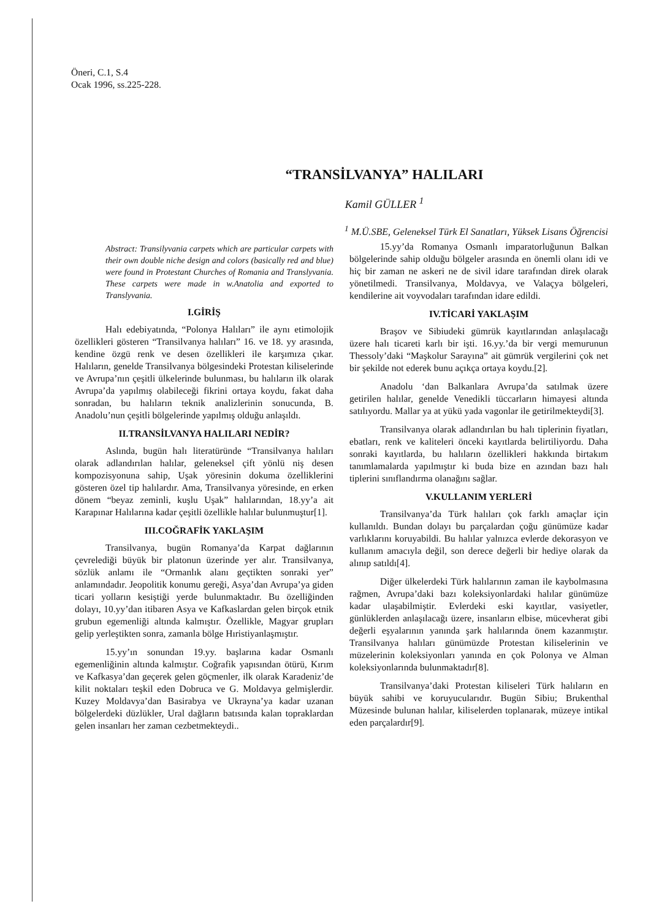Öneri, C.1, S.4
Ocak 1996, ss.225-228.
“TRANSİLVANYA” HALILARI
Kamil GÜLLER <sup>1</sup>
<sup>1</sup> M.Ü.SBE, Geleneksel Türk El Sanatları, Yüksek Lisans Öğrencisi
Abstract: Transilyvania carpets which are particular carpets with their own double niche design and colors (basically red and blue) were found in Protestant Churches of Romania and Translyvania. These carpets were made in w.Anatolia and exported to Translyvania.
I.GİRİŞ
Halı edebiyatında, “Polonya Halıları” ile aynı etimolojik özellikleri gösteren “Transilvanya halıları” 16. ve 18. yy arasında, kendine özgü renk ve desen özellikleri ile karşımıza çıkar. Halıların, genelde Transilvanya bölgesindeki Protestan kiliselerinde ve Avrupa’nın çeşitli ülkelerinde bulunması, bu halıların ilk olarak Avrupa’da yapılmış olabileceği fikrini ortaya koydu, fakat daha sonradan, bu halıların teknik analizlerinin sonucunda, B. Anadolu’nun çeşitli bölgelerinde yapılmış olduğu anlaşıldı.
II.TRANSİLVANYA HALILARI NEDİR?
Aslında, bugün halı literatüründe “Transilvanya halıları olarak adlandırılan halılar, geleneksel çift yönlü niş desen kompozisyonuna sahip, Uşak yöresinin dokuma özelliklerini gösteren özel tip halılardır. Ama, Transilvanya yöresinde, en erken dönem “beyaz zeminli, kuşlu Uşak” halılarından, 18.yy’a ait Karapınar Halılarına kadar çeşitli özellikle halılar bulunmuştur[1].
III.COĞRAFİK YAKLAŞIM
Transilvanya, bugün Romanya’da Karpat dağlarının çevrelediği büyük bir platonun üzerinde yer alır. Transilvanya, sözlük anlamı ile “Ormanlık alanı geçtikten sonraki yer” anlamındadır. Jeopolitik konumu gereği, Asya’dan Avrupa’ya giden ticari yolların kesiştiği yerde bulunmaktadır. Bu özelliğinden dolayı, 10.yy’dan itibaren Asya ve Kafkaslardan gelen birçok etnik grubun egemenliği altında kalmıştır. Özellikle, Magyar grupları gelip yerleştikten sonra, zamanla bölge Hıristiyanlaşmıştır.
15.yy’ın sonundan 19.yy. başlarına kadar Osmanlı egemenliğinin altında kalmıştır. Coğrafik yapısından ötürü, Kırım ve Kafkasya’dan geçerek gelen göçmenler, ilk olarak Karadeniz’de kilit noktaları teşkil eden Dobruca ve G. Moldavya gelmişlerdir. Kuzey Moldavya’dan Basirabya ve Ukrayna’ya kadar uzanan bölgelerdeki düzlükler, Ural dağların batısında kalan topraklardan gelen insanları her zaman cezbetmekteydi..
15.yy’da Romanya Osmanlı imparatorluğunun Balkan bölgelerinde sahip olduğu bölgeler arasında en önemli olanı idi ve hiç bir zaman ne askeri ne de sivil idare tarafından direk olarak yönetilmedi. Transilvanya, Moldavya, ve Valaçya bölgeleri, kendilerine ait voyvodaları tarafından idare edildi.
IV.TİCARİ YAKLAŞIM
Braşov ve Sibiudeki gümrük kayıtlarından anlaşılacağı üzere halı ticareti karlı bir işti. 16.yy.’da bir vergi memurunun Thessoly’daki “Maşkolur Sarayına” ait gümrük vergilerini çok net bir şekilde not ederek bunu açıkça ortaya koydu.[2].
Anadolu ‘dan Balkanlara Avrupa’da satılmak üzere getirilen halılar, genelde Venedikli tüccarların himayesi altında satılıyordu. Mallar ya at yükü yada vagonlar ile getirilmekteydi[3].
Transilvanya olarak adlandırılan bu halı tiplerinin fiyatları, ebatları, renk ve kaliteleri önceki kayıtlarda belirtiliyordu. Daha sonraki kayıtlarda, bu halıların özellikleri hakkında birtakım tanımlamalarda yapılmıştır ki buda bize en azından bazı halı tiplerini sınıflandırma olanağını sağlar.
V.KULLANIM YERLERİ
Transilvanya’da Türk halıları çok farklı amaçlar için kullanıldı. Bundan dolayı bu parçalardan çoğu günümüze kadar varlıklarını koruyabildi. Bu halılar yalnızca evlerde dekorasyon ve kullanım amacıyla değil, son derece değerli bir hediye olarak da alınıp satıldı[4].
Diğer ülkelerdeki Türk halılarının zaman ile kaybolmasına rağmen, Avrupa’daki bazı koleksiyonlardaki halılar günümüze kadar ulaşabilmiştir. Evlerdeki eski kayıtlar, vasiyetler, günlüklerden anlaşılacağı üzere, insanların elbise, mücevherat gibi değerli eşyalarının yanında şark halılarında önem kazanmıştır. Transilvanya halıları günümüzde Protestan kiliselerinin ve müzelerinin koleksiyonları yanında en çok Polonya ve Alman koleksiyonlarında bulunmaktadır[8].
Transilvanya’daki Protestan kiliseleri Türk halıların en büyük sahibi ve koruyucularıdır. Bugün Sibiu; Brukenthal Müzesinde bulunan halılar, kiliselerden toplanarak, müzeye intikal eden parçalardır[9].